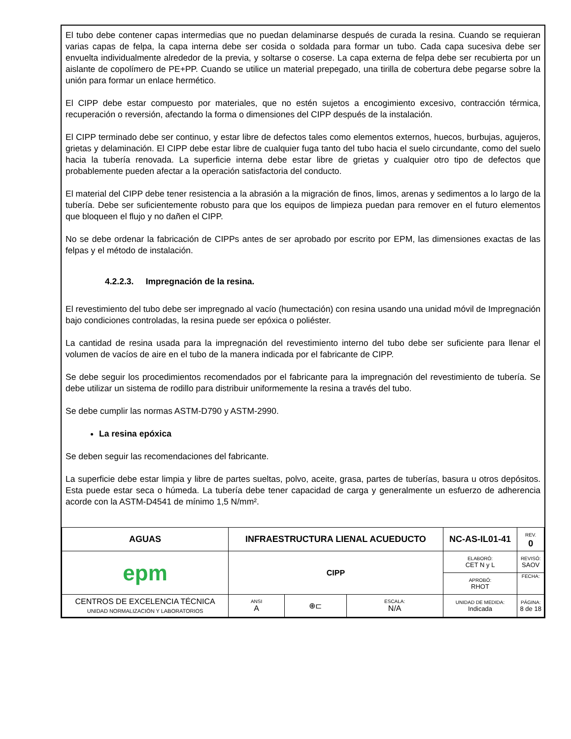El tubo debe contener capas intermedias que no puedan delaminarse después de curada la resina. Cuando se requieran varias capas de felpa, la capa interna debe ser cosida o soldada para formar un tubo. Cada capa sucesiva debe ser envuelta individualmente alrededor de la previa, y soltarse o coserse. La capa externa de felpa debe ser recubierta por un aislante de copolímero de PE+PP. Cuando se utilice un material prepegado, una tirilla de cobertura debe pegarse sobre la unión para formar un enlace hermético.
El CIPP debe estar compuesto por materiales, que no estén sujetos a encogimiento excesivo, contracción térmica, recuperación o reversión, afectando la forma o dimensiones del CIPP después de la instalación.
El CIPP terminado debe ser continuo, y estar libre de defectos tales como elementos externos, huecos, burbujas, agujeros, grietas y delaminación. El CIPP debe estar libre de cualquier fuga tanto del tubo hacia el suelo circundante, como del suelo hacia la tubería renovada. La superficie interna debe estar libre de grietas y cualquier otro tipo de defectos que probablemente pueden afectar a la operación satisfactoria del conducto.
El material del CIPP debe tener resistencia a la abrasión a la migración de finos, limos, arenas y sedimentos a lo largo de la tubería. Debe ser suficientemente robusto para que los equipos de limpieza puedan para remover en el futuro elementos que bloqueen el flujo y no dañen el CIPP.
No se debe ordenar la fabricación de CIPPs antes de ser aprobado por escrito por EPM, las dimensiones exactas de las felpas y el método de instalación.
4.2.2.3. Impregnación de la resina.
El revestimiento del tubo debe ser impregnado al vacío (humectación) con resina usando una unidad móvil de Impregnación bajo condiciones controladas, la resina puede ser epóxica o poliéster.
La cantidad de resina usada para la impregnación del revestimiento interno del tubo debe ser suficiente para llenar el volumen de vacíos de aire en el tubo de la manera indicada por el fabricante de CIPP.
Se debe seguir los procedimientos recomendados por el fabricante para la impregnación del revestimiento de tubería. Se debe utilizar un sistema de rodillo para distribuir uniformemente la resina a través del tubo.
Se debe cumplir las normas ASTM-D790 y ASTM-2990.
La resina epóxica
Se deben seguir las recomendaciones del fabricante.
La superficie debe estar limpia y libre de partes sueltas, polvo, aceite, grasa, partes de tuberías, basura u otros depósitos. Esta puede estar seca o húmeda. La tubería debe tener capacidad de carga y generalmente un esfuerzo de adherencia acorde con la ASTM-D4541 de mínimo 1,5 N/mm².
| AGUAS | INFRAESTRUCTURA LIENAL ACUEDUCTO | | | NC-AS-IL01-41 | REV. 0 |
| epm | CIPP | | | ELABORÓ: CET N y L | REVISÓ: SAOV |
| | | | | APROBÓ: RHOT | FECHA: |
| CENTROS DE EXCELENCIA TÉCNICA UNIDAD NORMALIZACIÓN Y LABORATORIOS | ANSI A | ⊕⊏ | ESCALA: N/A | UNIDAD DE MEDIDA: Indicada | PÁGINA: 8 de 18 |